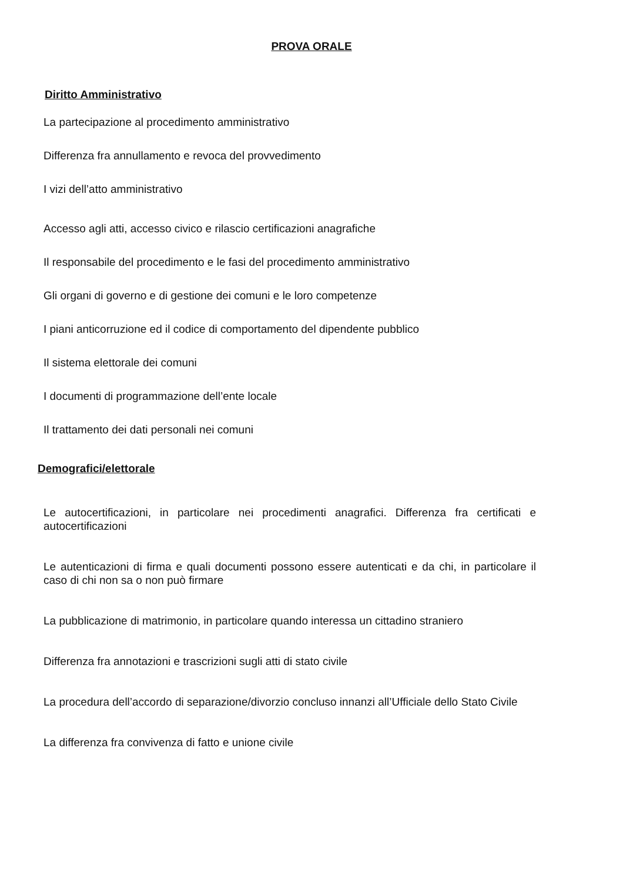PROVA ORALE
Diritto Amministrativo
La partecipazione al procedimento amministrativo
Differenza fra annullamento e revoca del provvedimento
I vizi dell’atto amministrativo
Accesso agli atti, accesso civico e rilascio certificazioni anagrafiche
Il responsabile del procedimento e le fasi del procedimento amministrativo
Gli organi di governo e di gestione dei comuni e le loro competenze
I piani anticorruzione ed il codice di comportamento del dipendente pubblico
Il sistema elettorale dei comuni
I documenti di programmazione dell’ente locale
Il trattamento dei dati personali nei comuni
Demografici/elettorale
Le autocertificazioni, in particolare nei procedimenti anagrafici. Differenza fra certificati e autocertificazioni
Le autenticazioni di firma e quali documenti possono essere autenticati e da chi, in particolare il caso di chi non sa o non può firmare
La pubblicazione di matrimonio, in particolare quando interessa un cittadino straniero
Differenza fra annotazioni e trascrizioni sugli atti di stato civile
La procedura dell’accordo di separazione/divorzio concluso innanzi all’Ufficiale dello Stato Civile
La differenza fra convivenza di fatto e unione civile